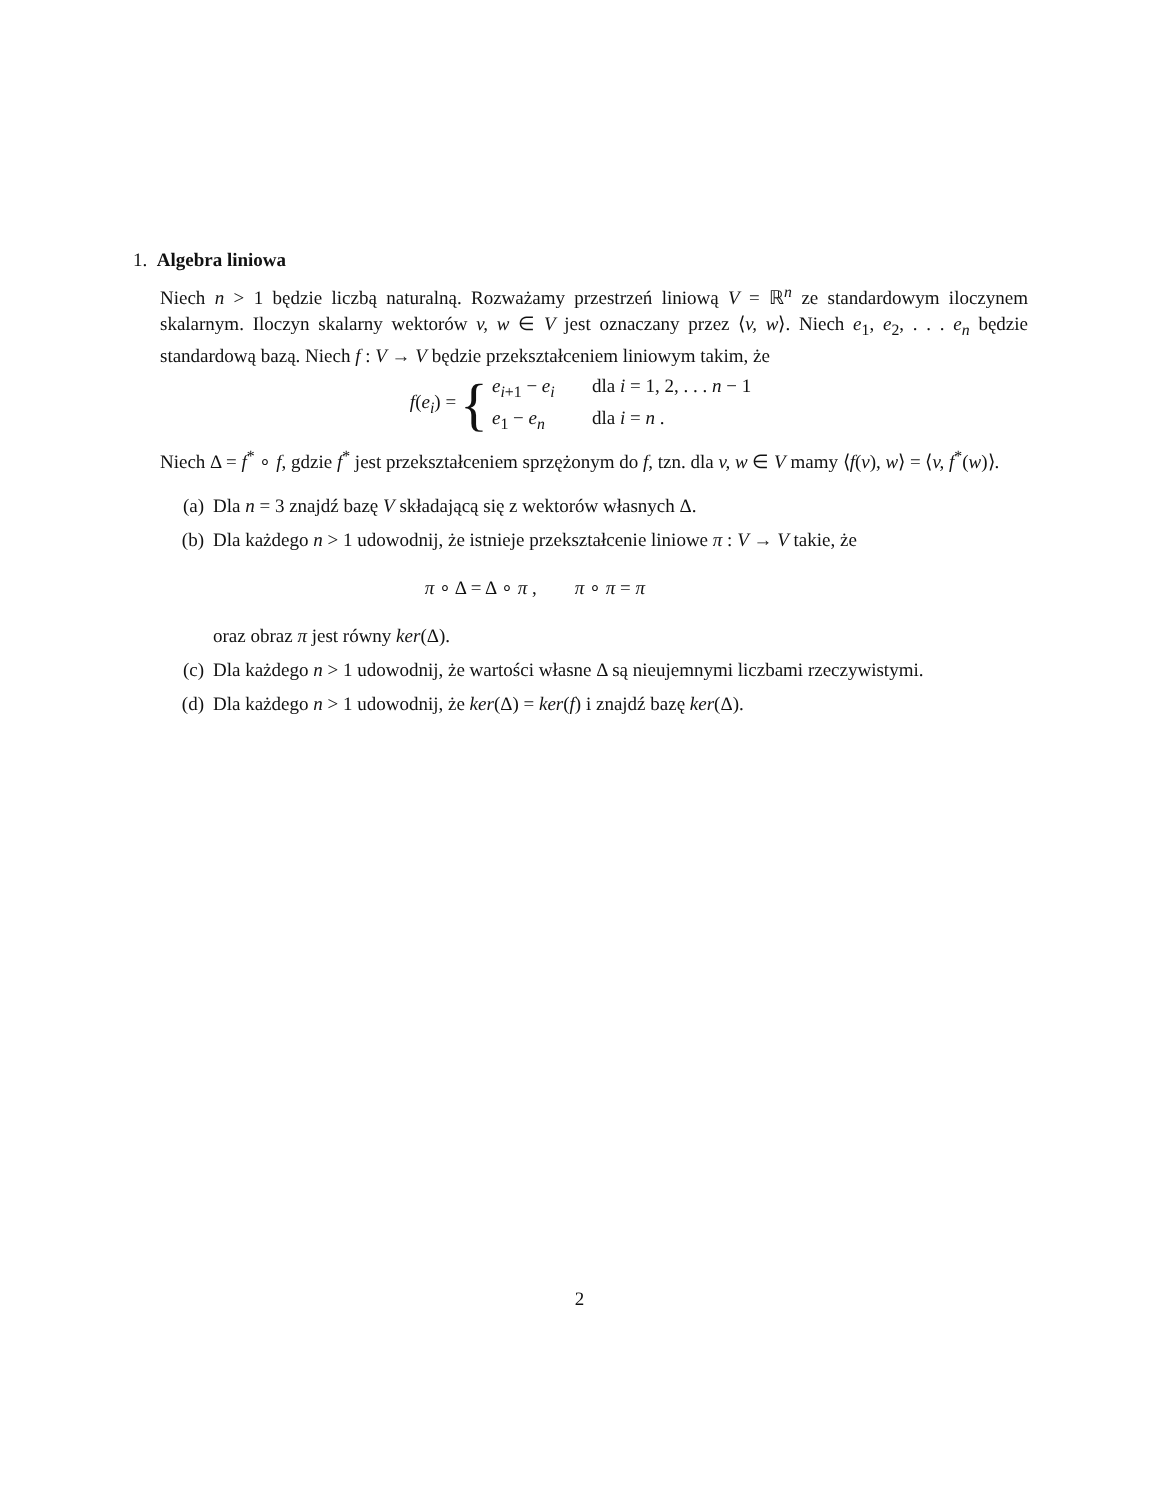1. Algebra liniowa
Niech n > 1 będzie liczbą naturalną. Rozważamy przestrzeń liniową V = ℝ<sup>n</sup> ze standardowym iloczynem skalarnym. Iloczyn skalarny wektorów v, w ∈ V jest oznaczany przez ⟨v, w⟩. Niech e<sub>1</sub>, e<sub>2</sub>, . . . e<sub>n</sub> będzie standardową bazą. Niech f : V → V będzie przekształceniem liniowym takim, że
f(e<sub>i</sub>) = {
e<sub>i+1</sub> − e<sub>i</sub> dla i = 1, 2, . . . n − 1
e<sub>1</sub> − e<sub>n</sub> dla i = n .
Niech Δ = f<sup>*</sup> ∘ f, gdzie f<sup>*</sup> jest przekształceniem sprzężonym do f, tzn. dla v, w ∈ V mamy ⟨f(v), w⟩ = ⟨v, f<sup>*</sup>(w)⟩.
(a) Dla n = 3 znajdź bazę V składającą się z wektorów własnych Δ.
(b) Dla każdego n > 1 udowodnij, że istnieje przekształcenie liniowe π : V → V takie, że
π ∘ Δ = Δ ∘ π , π ∘ π = π
oraz obraz π jest równy ker(Δ).
(c) Dla każdego n > 1 udowodnij, że wartości własne Δ są nieujemnymi liczbami rzeczywistymi.
(d) Dla każdego n > 1 udowodnij, że ker(Δ) = ker(f) i znajdź bazę ker(Δ).
2